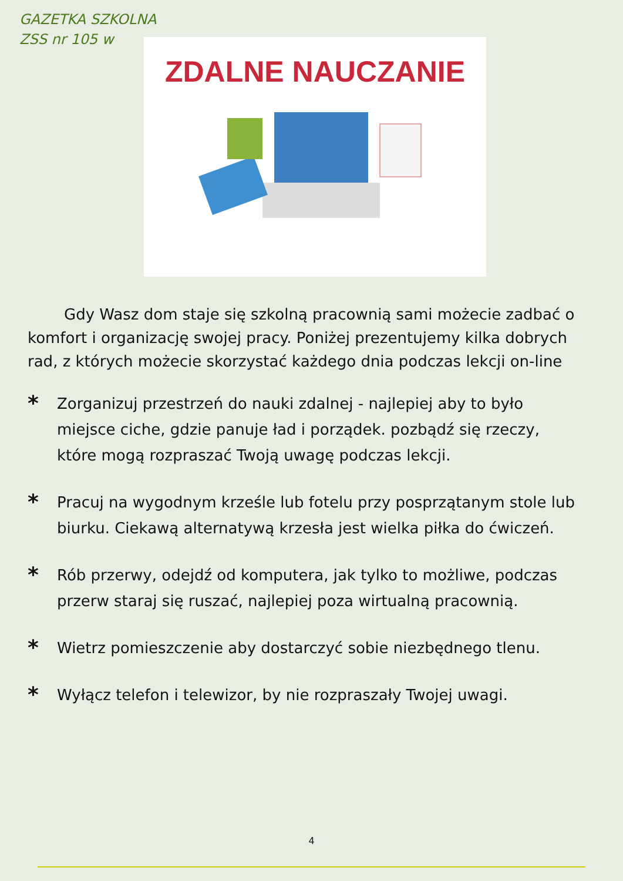GAZETKA SZKOLNA
ZSS nr 105 w
ZDALNE NAUCZANIE
Gdy Wasz dom staje się szkolną pracownią sami możecie zadbać o komfort i organizację swojej pracy. Poniżej prezentujemy kilka dobrych rad, z których możecie skorzystać każdego dnia podczas lekcji on-line
*
Zorganizuj przestrzeń do nauki zdalnej - najlepiej aby to było miejsce ciche, gdzie panuje ład i porządek. pozbądź się rzeczy, które mogą rozpraszać Twoją uwagę podczas lekcji.
*
Pracuj na wygodnym krześle lub fotelu przy posprzątanym stole lub biurku. Ciekawą alternatywą krzesła jest wielka piłka do ćwiczeń.
*
Rób przerwy, odejdź od komputera, jak tylko to możliwe, podczas przerw staraj się ruszać, najlepiej poza wirtualną pracownią.
*
Wietrz pomieszczenie aby dostarczyć sobie niezbędnego tlenu.
*
Wyłącz telefon i telewizor, by nie rozpraszały Twojej uwagi.
4